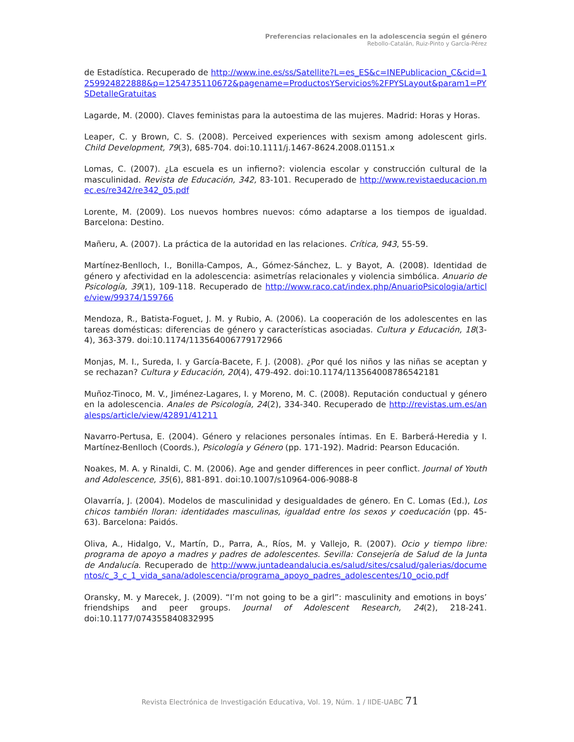Preferencias relacionales en la adolescencia según el género
Rebollo-Catalán, Ruiz-Pinto y García-Pérez
de Estadística. Recuperado de http://www.ine.es/ss/Satellite?L=es_ES&c=INEPublicacion_C&cid=1259924822888&p=1254735110672&pagename=ProductosYServicios%2FPYSLayout&param1=PYSDetalleGratuitas
Lagarde, M. (2000). Claves feministas para la autoestima de las mujeres. Madrid: Horas y Horas.
Leaper, C. y Brown, C. S. (2008). Perceived experiences with sexism among adolescent girls. Child Development, 79(3), 685-704. doi:10.1111/j.1467-8624.2008.01151.x
Lomas, C. (2007). ¿La escuela es un infierno?: violencia escolar y construcción cultural de la masculinidad. Revista de Educación, 342, 83-101. Recuperado de http://www.revistaeducacion.mec.es/re342/re342_05.pdf
Lorente, M. (2009). Los nuevos hombres nuevos: cómo adaptarse a los tiempos de igualdad. Barcelona: Destino.
Mañeru, A. (2007). La práctica de la autoridad en las relaciones. Crítica, 943, 55-59.
Martínez-Benlloch, I., Bonilla-Campos, A., Gómez-Sánchez, L. y Bayot, A. (2008). Identidad de género y afectividad en la adolescencia: asimetrías relacionales y violencia simbólica. Anuario de Psicología, 39(1), 109-118. Recuperado de http://www.raco.cat/index.php/AnuarioPsicologia/article/view/99374/159766
Mendoza, R., Batista-Foguet, J. M. y Rubio, A. (2006). La cooperación de los adolescentes en las tareas domésticas: diferencias de género y características asociadas. Cultura y Educación, 18(3-4), 363-379. doi:10.1174/113564006779172966
Monjas, M. I., Sureda, I. y García-Bacete, F. J. (2008). ¿Por qué los niños y las niñas se aceptan y se rechazan? Cultura y Educación, 20(4), 479-492. doi:10.1174/113564008786542181
Muñoz-Tinoco, M. V., Jiménez-Lagares, I. y Moreno, M. C. (2008). Reputación conductual y género en la adolescencia. Anales de Psicología, 24(2), 334-340. Recuperado de http://revistas.um.es/analesps/article/view/42891/41211
Navarro-Pertusa, E. (2004). Género y relaciones personales íntimas. En E. Barberá-Heredia y I. Martínez-Benlloch (Coords.), Psicología y Género (pp. 171-192). Madrid: Pearson Educación.
Noakes, M. A. y Rinaldi, C. M. (2006). Age and gender differences in peer conflict. Journal of Youth and Adolescence, 35(6), 881-891. doi:10.1007/s10964-006-9088-8
Olavarría, J. (2004). Modelos de masculinidad y desigualdades de género. En C. Lomas (Ed.), Los chicos también lloran: identidades masculinas, igualdad entre los sexos y coeducación (pp. 45-63). Barcelona: Paidós.
Oliva, A., Hidalgo, V., Martín, D., Parra, A., Ríos, M. y Vallejo, R. (2007). Ocio y tiempo libre: programa de apoyo a madres y padres de adolescentes. Sevilla: Consejería de Salud de la Junta de Andalucía. Recuperado de http://www.juntadeandalucia.es/salud/sites/csalud/galerias/documentos/c_3_c_1_vida_sana/adolescencia/programa_apoyo_padres_adolescentes/10_ocio.pdf
Oransky, M. y Marecek, J. (2009). “I’m not going to be a girl”: masculinity and emotions in boys’ friendships and peer groups. Journal of Adolescent Research, 24(2), 218-241. doi:10.1177/074355840832995
Revista Electrónica de Investigación Educativa, Vol. 19, Núm. 1 / IIDE-UABC 71